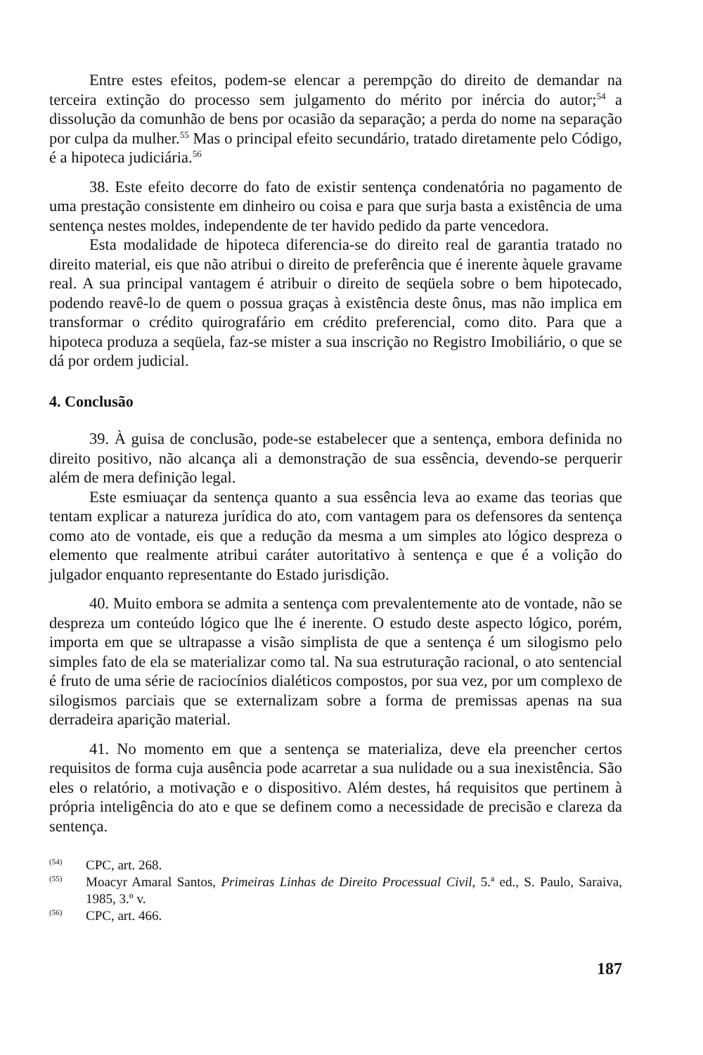Entre estes efeitos, podem-se elencar a perempção do direito de demandar na terceira extinção do processo sem julgamento do mérito por inércia do autor;<sup>54</sup> a dissolução da comunhão de bens por ocasião da separação; a perda do nome na separação por culpa da mulher.<sup>55</sup> Mas o principal efeito secundário, tratado diretamente pelo Código, é a hipoteca judiciária.<sup>56</sup>
38. Este efeito decorre do fato de existir sentença condenatória no pagamento de uma prestação consistente em dinheiro ou coisa e para que surja basta a existência de uma sentença nestes moldes, independente de ter havido pedido da parte vencedora.
Esta modalidade de hipoteca diferencia-se do direito real de garantia tratado no direito material, eis que não atribui o direito de preferência que é inerente àquele gravame real. A sua principal vantagem é atribuir o direito de seqüela sobre o bem hipotecado, podendo reavê-lo de quem o possua graças à existência deste ônus, mas não implica em transformar o crédito quirografário em crédito preferencial, como dito. Para que a hipoteca produza a seqüela, faz-se mister a sua inscrição no Registro Imobiliário, o que se dá por ordem judicial.
4. Conclusão
39. À guisa de conclusão, pode-se estabelecer que a sentença, embora definida no direito positivo, não alcança ali a demonstração de sua essência, devendo-se perquerir além de mera definição legal.
Este esmiuaçar da sentença quanto a sua essência leva ao exame das teorias que tentam explicar a natureza jurídica do ato, com vantagem para os defensores da sentença como ato de vontade, eis que a redução da mesma a um simples ato lógico despreza o elemento que realmente atribui caráter autoritativo à sentença e que é a volição do julgador enquanto representante do Estado jurisdição.
40. Muito embora se admita a sentença com prevalentemente ato de vontade, não se despreza um conteúdo lógico que lhe é inerente. O estudo deste aspecto lógico, porém, importa em que se ultrapasse a visão simplista de que a sentença é um silogismo pelo simples fato de ela se materializar como tal. Na sua estruturação racional, o ato sentencial é fruto de uma série de raciocínios dialéticos compostos, por sua vez, por um complexo de silogismos parciais que se externalizam sobre a forma de premissas apenas na sua derradeira aparição material.
41. No momento em que a sentença se materializa, deve ela preencher certos requisitos de forma cuja ausência pode acarretar a sua nulidade ou a sua inexistência. São eles o relatório, a motivação e o dispositivo. Além destes, há requisitos que pertinem à própria inteligência do ato e que se definem como a necessidade de precisão e clareza da sentença.
<sup>(54)</sup> CPC, art. 268.
<sup>(55)</sup> Moacyr Amaral Santos, Primeiras Linhas de Direito Processual Civil, 5.ª ed., S. Paulo, Saraiva, 1985, 3.º v.
<sup>(56)</sup> CPC, art. 466.
187